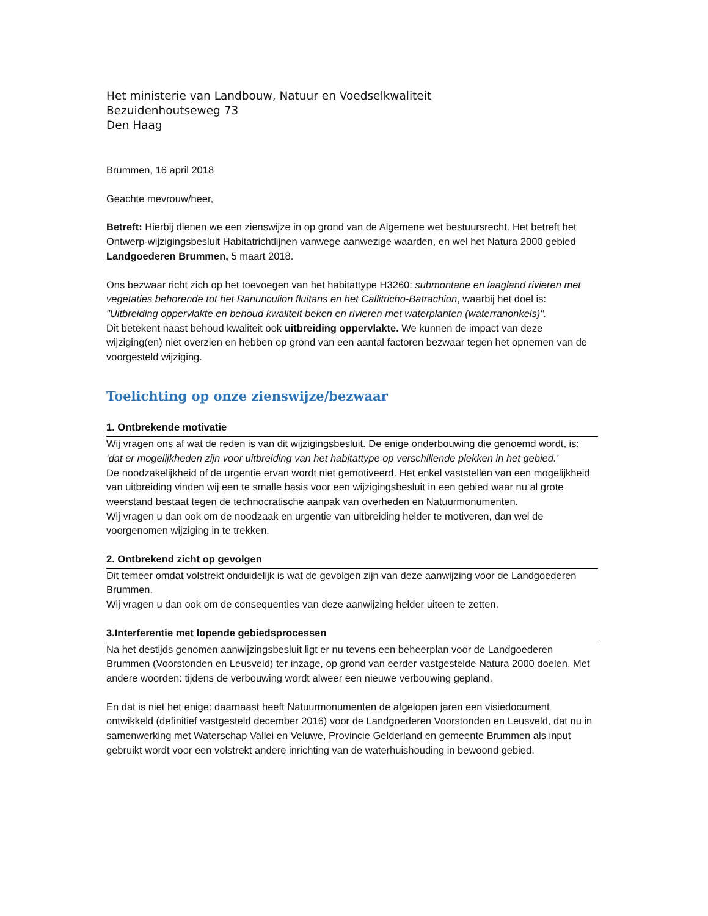Het ministerie van Landbouw, Natuur en Voedselkwaliteit
Bezuidenhoutseweg 73
Den Haag
Brummen, 16 april 2018
Geachte mevrouw/heer,
Betreft: Hierbij dienen we een zienswijze in op grond van de Algemene wet bestuursrecht. Het betreft het Ontwerp-wijzigingsbesluit Habitatrichtlijnen vanwege aanwezige waarden, en wel het Natura 2000 gebied Landgoederen Brummen, 5 maart 2018.
Ons bezwaar richt zich op het toevoegen van het habitattype H3260: submontane en laagland rivieren met vegetaties behorende tot het Ranunculion fluitans en het Callitricho-Batrachion, waarbij het doel is: "Uitbreiding oppervlakte en behoud kwaliteit beken en rivieren met waterplanten (waterranonkels)".
Dit betekent naast behoud kwaliteit ook uitbreiding oppervlakte. We kunnen de impact van deze wijziging(en) niet overzien en hebben op grond van een aantal factoren bezwaar tegen het opnemen van de voorgesteld wijziging.
Toelichting op onze zienswijze/bezwaar
1. Ontbrekende motivatie
Wij vragen ons af wat de reden is van dit wijzigingsbesluit. De enige onderbouwing die genoemd wordt, is: ‘dat er mogelijkheden zijn voor uitbreiding van het habitattype op verschillende plekken in het gebied.’
De noodzakelijkheid of de urgentie ervan wordt niet gemotiveerd. Het enkel vaststellen van een mogelijkheid van uitbreiding vinden wij een te smalle basis voor een wijzigingsbesluit in een gebied waar nu al grote weerstand bestaat tegen de technocratische aanpak van overheden en Natuurmonumenten.
Wij vragen u dan ook om de noodzaak en urgentie van uitbreiding helder te motiveren, dan wel de voorgenomen wijziging in te trekken.
2. Ontbrekend zicht op gevolgen
Dit temeer omdat volstrekt onduidelijk is wat de gevolgen zijn van deze aanwijzing voor de Landgoederen Brummen.
Wij vragen u dan ook om de consequenties van deze aanwijzing helder uiteen te zetten.
3.Interferentie met lopende gebiedsprocessen
Na het destijds genomen aanwijzingsbesluit ligt er nu tevens een beheerplan voor de Landgoederen Brummen (Voorstonden en Leusveld) ter inzage, op grond van eerder vastgestelde Natura 2000 doelen. Met andere woorden: tijdens de verbouwing wordt alweer een nieuwe verbouwing gepland.
En dat is niet het enige: daarnaast heeft Natuurmonumenten de afgelopen jaren een visiedocument ontwikkeld (definitief vastgesteld december 2016) voor de Landgoederen Voorstonden en Leusveld, dat nu in samenwerking met Waterschap Vallei en Veluwe, Provincie Gelderland en gemeente Brummen als input gebruikt wordt voor een volstrekt andere inrichting van de waterhuishouding in bewoond gebied.